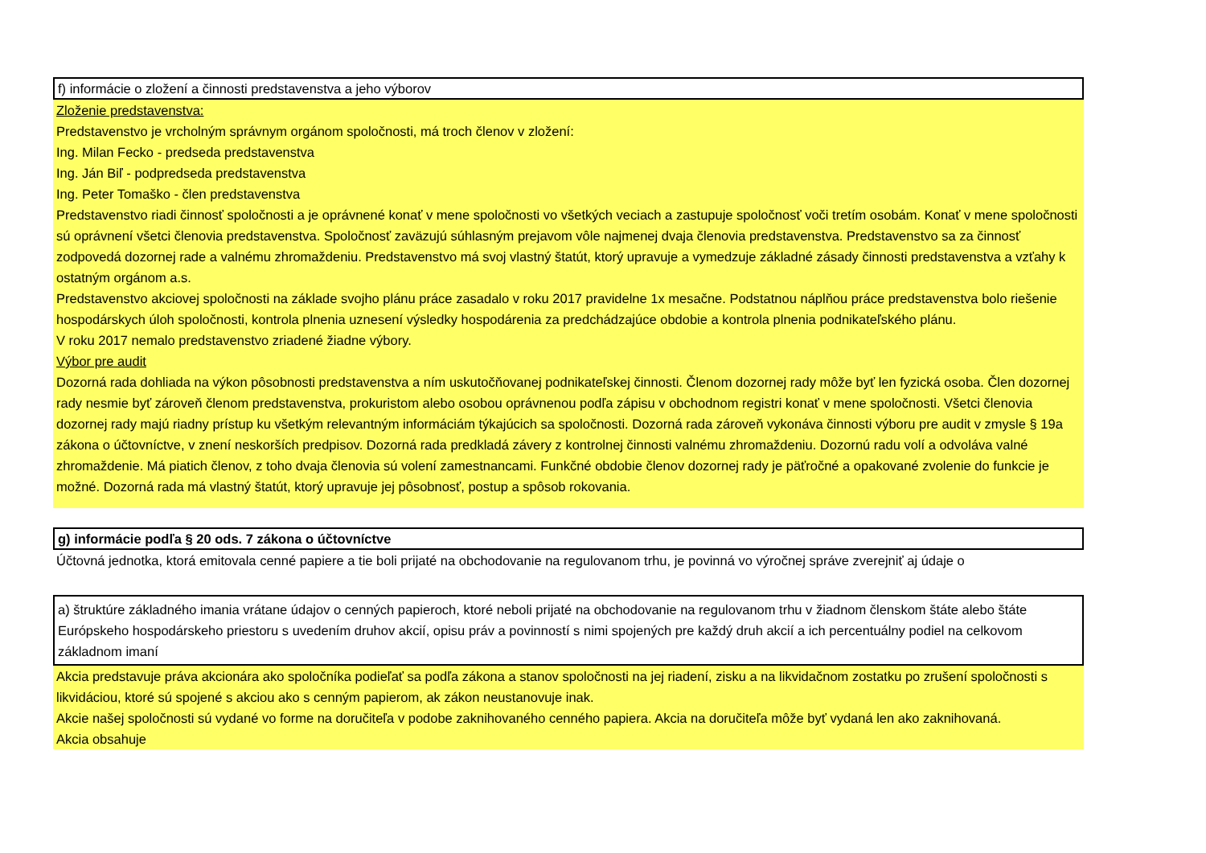f) informácie o zložení a činnosti predstavenstva a jeho výborov
Zloženie predstavenstva:
Predstavenstvo je vrcholným správnym orgánom spoločnosti, má troch členov v zložení:
Ing. Milan Fecko - predseda predstavenstva
Ing. Ján Biľ - podpredseda predstavenstva
Ing. Peter Tomaško - člen predstavenstva
Predstavenstvo riadi činnosť spoločnosti a je oprávnené konať v mene spoločnosti vo všetkých veciach a zastupuje spoločnosť voči tretím osobám. Konať v mene spoločnosti sú oprávnení všetci členovia predstavenstva. Spoločnosť zaväzujú súhlasným prejavom vôle najmenej dvaja členovia predstavenstva. Predstavenstvo sa za činnosť zodpovedá dozornej rade a valnému zhromaždeniu. Predstavenstvo má svoj vlastný štatút, ktorý upravuje a vymedzuje základné zásady činnosti predstavenstva a vzťahy k ostatným orgánom a.s.
Predstavenstvo akciovej spoločnosti na základe svojho plánu práce zasadalo v roku 2017 pravidelne 1x mesačne. Podstatnou náplňou práce predstavenstva bolo riešenie hospodárskych úloh spoločnosti, kontrola plnenia uznesení výsledky hospodárenia za predchádzajúce obdobie a kontrola plnenia podnikateľského plánu.
V roku 2017 nemalo predstavenstvo zriadené žiadne výbory.
Výbor pre audit
Dozorná rada dohliada na výkon pôsobnosti predstavenstva a ním uskutočňovanej podnikateľskej činnosti. Členom dozornej rady môže byť len fyzická osoba. Člen dozornej rady nesmie byť zároveň členom predstavenstva, prokuristom alebo osobou oprávnenou podľa zápisu v obchodnom registri konať v mene spoločnosti. Všetci členovia dozornej rady majú riadny prístup ku všetkým relevantným informáciám týkajúcich sa spoločnosti. Dozorná rada zároveň vykonáva činnosti výboru pre audit v zmysle § 19a zákona o účtovníctve, v znení neskorších predpisov. Dozorná rada predkladá závery z kontrolnej činnosti valnému zhromaždeniu. Dozornú radu volí a odvoláva valné zhromaždenie. Má piatich členov, z toho dvaja členovia sú volení zamestnancami. Funkčné obdobie členov dozornej rady je päťročné a opakované zvolenie do funkcie je možné. Dozorná rada má vlastný štatút, ktorý upravuje jej pôsobnosť, postup a spôsob rokovania.
g) informácie podľa § 20 ods. 7 zákona o účtovníctve
Účtovná jednotka, ktorá emitovala cenné papiere a tie boli prijaté na obchodovanie na regulovanom trhu, je povinná vo výročnej správe zverejniť aj údaje o
a) štruktúre základného imania vrátane údajov o cenných papieroch, ktoré neboli prijaté na obchodovanie na regulovanom trhu v žiadnom členskom štáte alebo štáte Európskeho hospodárskeho priestoru s uvedením druhov akcií, opisu práv a povinností s nimi spojených pre každý druh akcií a ich percentuálny podiel na celkovom základnom imaní
Akcia predstavuje práva akcionára ako spoločníka podieľať sa podľa zákona a stanov spoločnosti na jej riadení, zisku a na likvidačnom zostatku po zrušení spoločnosti s likvidáciou, ktoré sú spojené s akciou ako s cenným papierom, ak zákon neustanovuje inak.
Akcie našej spoločnosti sú vydané vo forme na doručiteľa v podobe zaknihovaného cenného papiera. Akcia na doručiteľa môže byť vydaná len ako zaknihovaná.
Akcia obsahuje